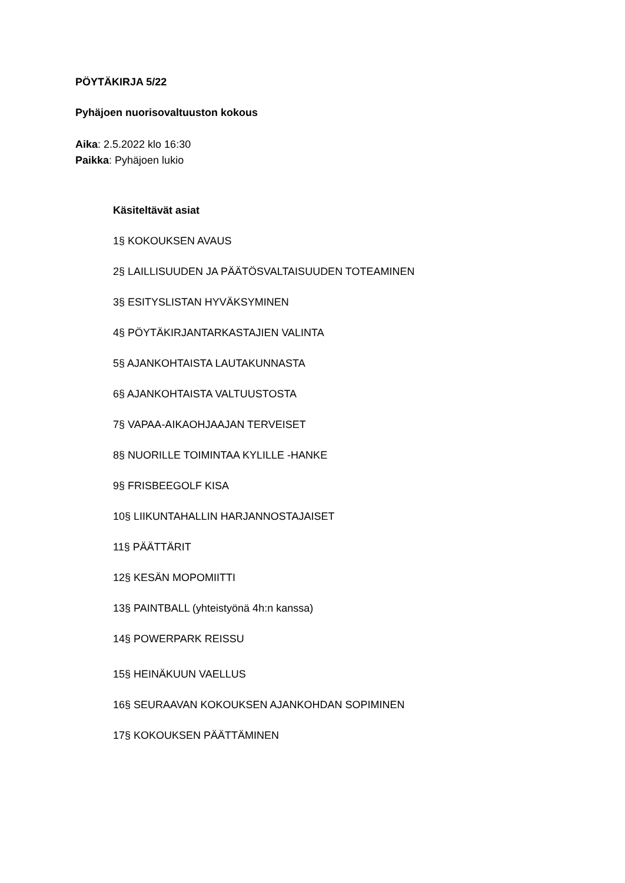PÖYTÄKIRJA 5/22
Pyhäjoen nuorisovaltuuston kokous
Aika: 2.5.2022 klo 16:30
Paikka: Pyhäjoen lukio
Käsiteltävät asiat
1§ KOKOUKSEN AVAUS
2§ LAILLISUUDEN JA PÄÄTÖSVALTAISUUDEN TOTEAMINEN
3§ ESITYSLISTAN HYVÄKSYMINEN
4§ PÖYTÄKIRJANTARKASTAJIEN VALINTA
5§ AJANKOHTAISTA LAUTAKUNNASTA
6§ AJANKOHTAISTA VALTUUSTOSTA
7§ VAPAA-AIKAOHJAAJAN TERVEISET
8§ NUORILLE TOIMINTAA KYLILLE -HANKE
9§ FRISBEEGOLF KISA
10§ LIIKUNTAHALLIN HARJANNOSTAJAISET
11§ PÄÄTTÄRIT
12§ KESÄN MOPOMIITTI
13§ PAINTBALL (yhteistyönä 4h:n kanssa)
14§ POWERPARK REISSU
15§ HEINÄKUUN VAELLUS
16§ SEURAAVAN KOKOUKSEN AJANKOHDAN SOPIMINEN
17§ KOKOUKSEN PÄÄTTÄMINEN